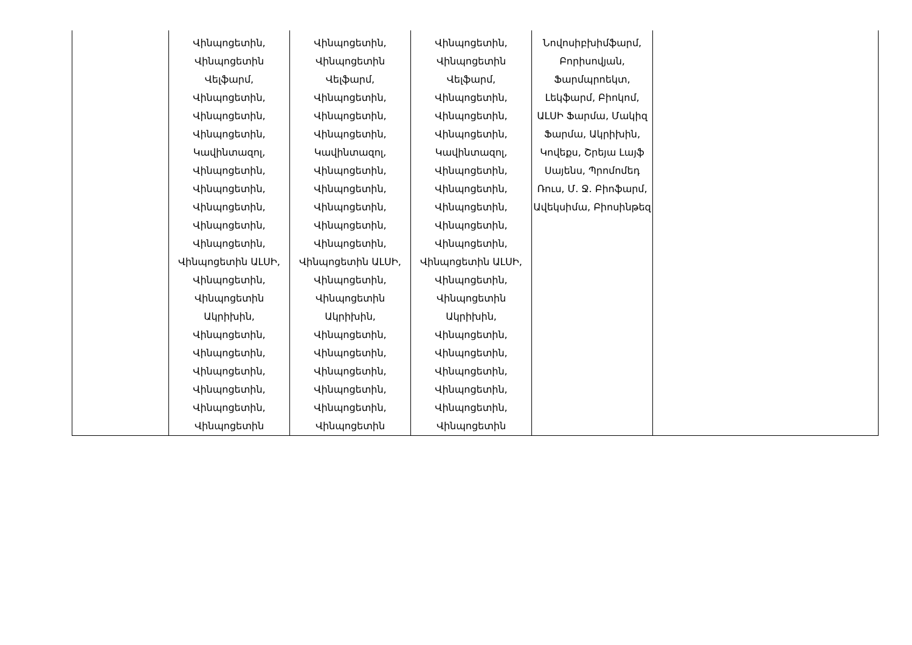| | Վինպոցետին, Վինպոցետին Վելֆարմ, Վինպոցետին, Վինպոցետին, Վինպոցետին, Կավինտազոլ, Վինպոցետին, Վինպոցետին, Վինպոցետին, Վինպոցետին, Վինպոցետին, Վինպոցետին ԱԼՍԻ, Վինպոցետին, Վինպոցետին Ակրիխին, Վինպոցետին, Վինպոցետին, Վինպոցետին, Վինպոցետին, Վինպոցետին, Վինպոցետին | Վինպոցետին, Վինպոցետին Վելֆարմ, Վինպոցետին, Վինպոցետին, Վինպոցետին, Կավինտազոլ, Վինպոցետին, Վինպոցետին, Վինպոցետին, Վինպոցետին, Վինպոցետին, Վինպոցետին ԱԼՍԻ, Վինպոցետին, Վինպոցետին Ակրիխին, Վինպոցետին, Վինպոցետին, Վինպոցետին, Վինպոցետին, Վինպոցետին, Վինպոցետին | Վինպոցետին, Վինպոցետին Վելֆարմ, Վինպոցետին, Վինպոցետին, Վինպոցետին, Կավինտազոլ, Վինպոցետին, Վինպոցետին, Վինպոցետին, Վինպոցետին, Վինպոցետին, Վինպոցետին ԱԼՍԻ, Վինպոցետին, Վինպոցետին Ակրիխին, Վինպոցետին, Վինպոցետին, Վինպոցետին, Վինպոցետին, Վինպոցետին, Վինպոցետին | Նովոսիբխիմֆարմ, Բորիսովյան, Ֆարմպրոեկտ, Լեկֆարմ, Բիոկոմ, ԱԼՍԻ Ֆարմա, Մակիզ Ֆարմա, Ակրիխին, Կովեքս, Շրեյա Լայֆ Սայենս, Պրոմոմեդ Ռուս, Մ. Ջ. Բիոֆարմ, Ավեկսիմա, Բիոսինթեզ | |